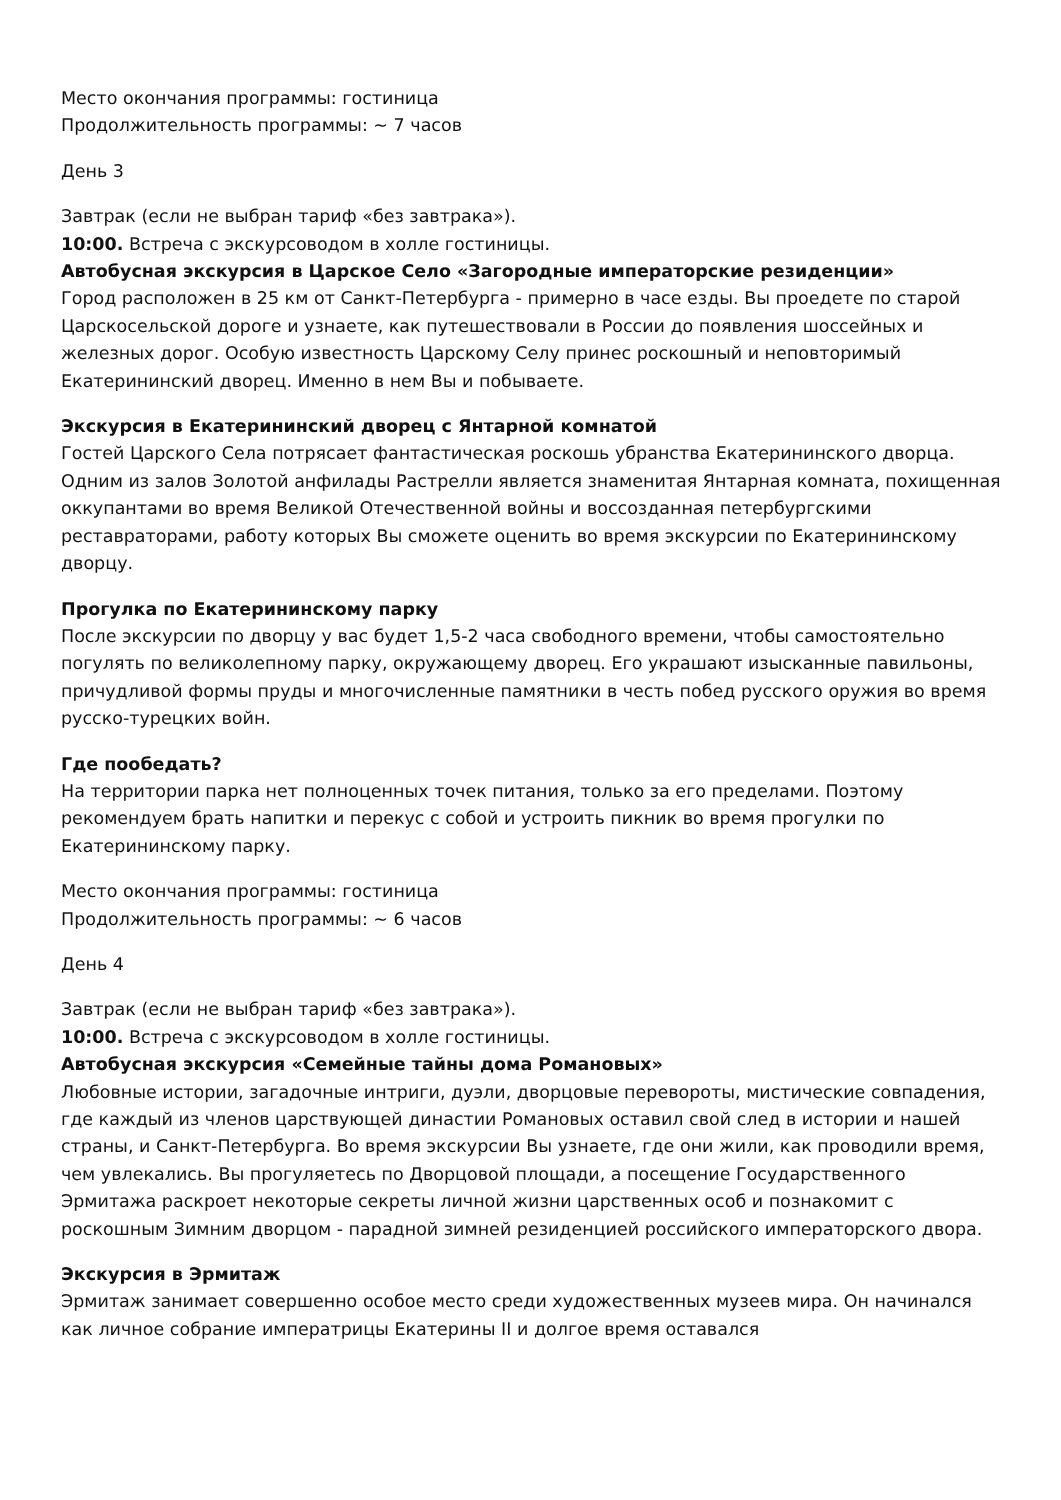Место окончания программы: гостиница
Продолжительность программы: ~ 7 часов
День 3
Завтрак (если не выбран тариф «без завтрака»).
10:00. Встреча с экскурсоводом в холле гостиницы.
Автобусная экскурсия в Царское Село «Загородные императорские резиденции»
Город расположен в 25 км от Санкт-Петербурга - примерно в часе езды. Вы проедете по старой Царскосельской дороге и узнаете, как путешествовали в России до появления шоссейных и железных дорог. Особую известность Царскому Селу принес роскошный и неповторимый Екатерининский дворец. Именно в нем Вы и побываете.
Экскурсия в Екатерининский дворец с Янтарной комнатой
Гостей Царского Села потрясает фантастическая роскошь убранства Екатерининского дворца. Одним из залов Золотой анфилады Растрелли является знаменитая Янтарная комната, похищенная оккупантами во время Великой Отечественной войны и воссозданная петербургскими реставраторами, работу которых Вы сможете оценить во время экскурсии по Екатерининскому дворцу.
Прогулка по Екатерининскому парку
После экскурсии по дворцу у вас будет 1,5-2 часа свободного времени, чтобы самостоятельно погулять по великолепному парку, окружающему дворец. Его украшают изысканные павильоны, причудливой формы пруды и многочисленные памятники в честь побед русского оружия во время русско-турецких войн.
Где пообедать?
На территории парка нет полноценных точек питания, только за его пределами. Поэтому рекомендуем брать напитки и перекус с собой и устроить пикник во время прогулки по Екатерининскому парку.
Место окончания программы: гостиница
Продолжительность программы: ~ 6 часов
День 4
Завтрак (если не выбран тариф «без завтрака»).
10:00. Встреча с экскурсоводом в холле гостиницы.
Автобусная экскурсия «Семейные тайны дома Романовых»
Любовные истории, загадочные интриги, дуэли, дворцовые перевороты, мистические совпадения, где каждый из членов царствующей династии Романовых оставил свой след в истории и нашей страны, и Санкт-Петербурга. Во время экскурсии Вы узнаете, где они жили, как проводили время, чем увлекались. Вы прогуляетесь по Дворцовой площади, а посещение Государственного Эрмитажа раскроет некоторые секреты личной жизни царственных особ и познакомит с роскошным Зимним дворцом - парадной зимней резиденцией российского императорского двора.
Экскурсия в Эрмитаж
Эрмитаж занимает совершенно особое место среди художественных музеев мира. Он начинался как личное собрание императрицы Екатерины II и долгое время оставался